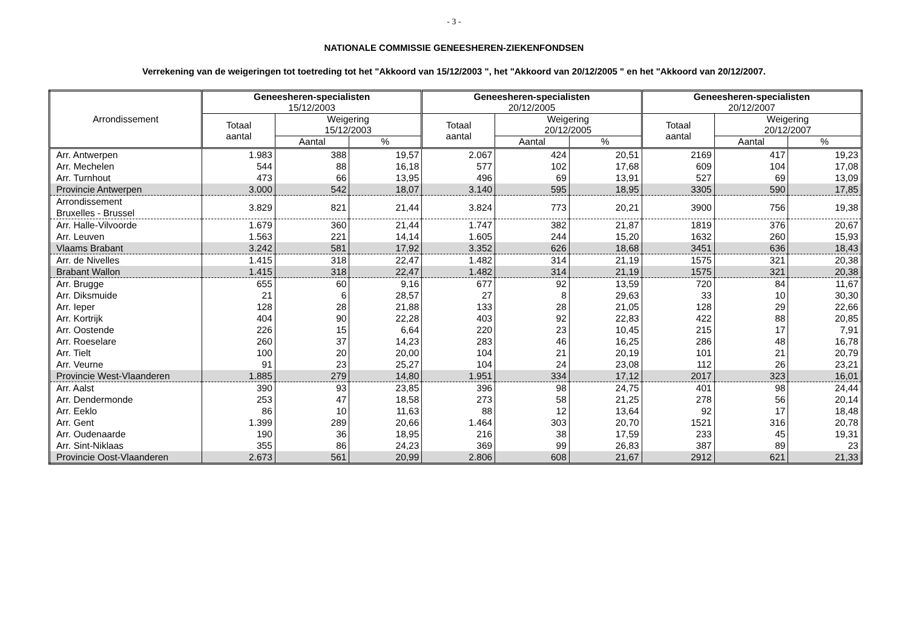- 3 -
NATIONALE COMMISSIE GENEESHEREN-ZIEKENFONDSEN
Verrekening van de weigeringen tot toetreding tot het "Akkoord van 15/12/2003 ", het "Akkoord van 20/12/2005 " en het "Akkoord van 20/12/2007.
| Arrondissement | Geneesheren-specialisten 15/12/2003 | | | Geneesheren-specialisten 20/12/2005 | | | Geneesheren-specialisten 20/12/2007 | | |
| --- | --- | --- | --- | --- | --- | --- | --- | --- | --- |
| | Totaal aantal | Weigering 15/12/2003 | | Totaal aantal | Weigering 20/12/2005 | | Totaal aantal | Weigering 20/12/2007 | |
| | | Aantal | % | | Aantal | % | | Aantal | % |
| Arr. Antwerpen | 1.983 | 388 | 19,57 | 2.067 | 424 | 20,51 | 2169 | 417 | 19,23 |
| Arr. Mechelen | 544 | 88 | 16,18 | 577 | 102 | 17,68 | 609 | 104 | 17,08 |
| Arr. Turnhout | 473 | 66 | 13,95 | 496 | 69 | 13,91 | 527 | 69 | 13,09 |
| Provincie Antwerpen | 3.000 | 542 | 18,07 | 3.140 | 595 | 18,95 | 3305 | 590 | 17,85 |
| Arrondissement Bruxelles - Brussel | 3.829 | 821 | 21,44 | 3.824 | 773 | 20,21 | 3900 | 756 | 19,38 |
| Arr. Halle-Vilvoorde | 1.679 | 360 | 21,44 | 1.747 | 382 | 21,87 | 1819 | 376 | 20,67 |
| Arr. Leuven | 1.563 | 221 | 14,14 | 1.605 | 244 | 15,20 | 1632 | 260 | 15,93 |
| Vlaams Brabant | 3.242 | 581 | 17,92 | 3.352 | 626 | 18,68 | 3451 | 636 | 18,43 |
| Arr. de Nivelles | 1.415 | 318 | 22,47 | 1.482 | 314 | 21,19 | 1575 | 321 | 20,38 |
| Brabant Wallon | 1.415 | 318 | 22,47 | 1.482 | 314 | 21,19 | 1575 | 321 | 20,38 |
| Arr. Brugge | 655 | 60 | 9,16 | 677 | 92 | 13,59 | 720 | 84 | 11,67 |
| Arr. Diksmuide | 21 | 6 | 28,57 | 27 | 8 | 29,63 | 33 | 10 | 30,30 |
| Arr. Ieper | 128 | 28 | 21,88 | 133 | 28 | 21,05 | 128 | 29 | 22,66 |
| Arr. Kortrijk | 404 | 90 | 22,28 | 403 | 92 | 22,83 | 422 | 88 | 20,85 |
| Arr. Oostende | 226 | 15 | 6,64 | 220 | 23 | 10,45 | 215 | 17 | 7,91 |
| Arr. Roeselare | 260 | 37 | 14,23 | 283 | 46 | 16,25 | 286 | 48 | 16,78 |
| Arr. Tielt | 100 | 20 | 20,00 | 104 | 21 | 20,19 | 101 | 21 | 20,79 |
| Arr. Veurne | 91 | 23 | 25,27 | 104 | 24 | 23,08 | 112 | 26 | 23,21 |
| Provincie West-Vlaanderen | 1.885 | 279 | 14,80 | 1.951 | 334 | 17,12 | 2017 | 323 | 16,01 |
| Arr. Aalst | 390 | 93 | 23,85 | 396 | 98 | 24,75 | 401 | 98 | 24,44 |
| Arr. Dendermonde | 253 | 47 | 18,58 | 273 | 58 | 21,25 | 278 | 56 | 20,14 |
| Arr. Eeklo | 86 | 10 | 11,63 | 88 | 12 | 13,64 | 92 | 17 | 18,48 |
| Arr. Gent | 1.399 | 289 | 20,66 | 1.464 | 303 | 20,70 | 1521 | 316 | 20,78 |
| Arr. Oudenaarde | 190 | 36 | 18,95 | 216 | 38 | 17,59 | 233 | 45 | 19,31 |
| Arr. Sint-Niklaas | 355 | 86 | 24,23 | 369 | 99 | 26,83 | 387 | 89 | 23 |
| Provincie Oost-Vlaanderen | 2.673 | 561 | 20,99 | 2.806 | 608 | 21,67 | 2912 | 621 | 21,33 |